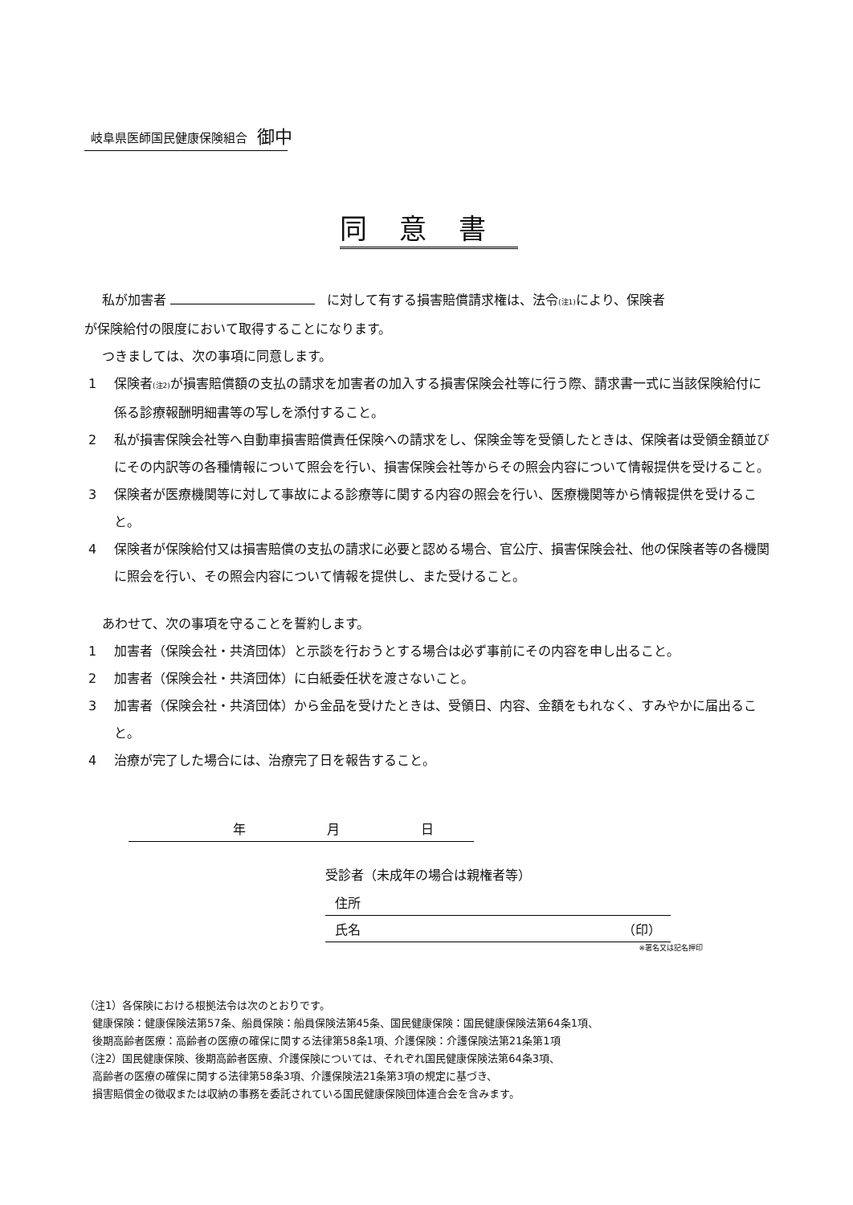岐阜県医師国民健康保険組合 御中
同意書
私が加害者 に対して有する損害賠償請求権は、法令(注1) により、保険者
が保険給付の限度において取得することになります。
つきましては、次の事項に同意します。
1 保険者(注2) が損害賠償額の支払の請求を加害者の加入する損害保険会社等に行う際、請求書一式に当該保険給付に係る診療報酬明細書等の写しを添付すること。
2 私が損害保険会社等へ自動車損害賠償責任保険への請求をし、保険金等を受領したときは、保険者は受領金額並びにその内訳等の各種情報について照会を行い、損害保険会社等からその照会内容について情報提供を受けること。
3 保険者が医療機関等に対して事故による診療等に関する内容の照会を行い、医療機関等から情報提供を受けること。
4 保険者が保険給付又は損害賠償の支払の請求に必要と認める場合、官公庁、損害保険会社、他の保険者等の各機関に照会を行い、その照会内容について情報を提供し、また受けること。
あわせて、次の事項を守ることを誓約します。
1 加害者（保険会社・共済団体）と示談を行おうとする場合は必ず事前にその内容を申し出ること。
2 加害者（保険会社・共済団体）に白紙委任状を渡さないこと。
3 加害者（保険会社・共済団体）から金品を受けたときは、受領日、内容、金額をもれなく、すみやかに届出ること。
4 治療が完了した場合には、治療完了日を報告すること。
年 月 日
受診者（未成年の場合は親権者等）
住所
氏名 （印）
※署名又は記名押印
（注1）各保険における根拠法令は次のとおりです。
健康保険：健康保険法第57条、船員保険：船員保険法第45条、国民健康保険：国民健康保険法第64条1項、
後期高齢者医療：高齢者の医療の確保に関する法律第58条1項、介護保険：介護保険法第21条第1項
（注2）国民健康保険、後期高齢者医療、介護保険については、それぞれ国民健康保険法第64条3項、
高齢者の医療の確保に関する法律第58条3項、介護保険法21条第3項の規定に基づき、
損害賠償金の徴収または収納の事務を委託されている国民健康保険団体連合会を含みます。